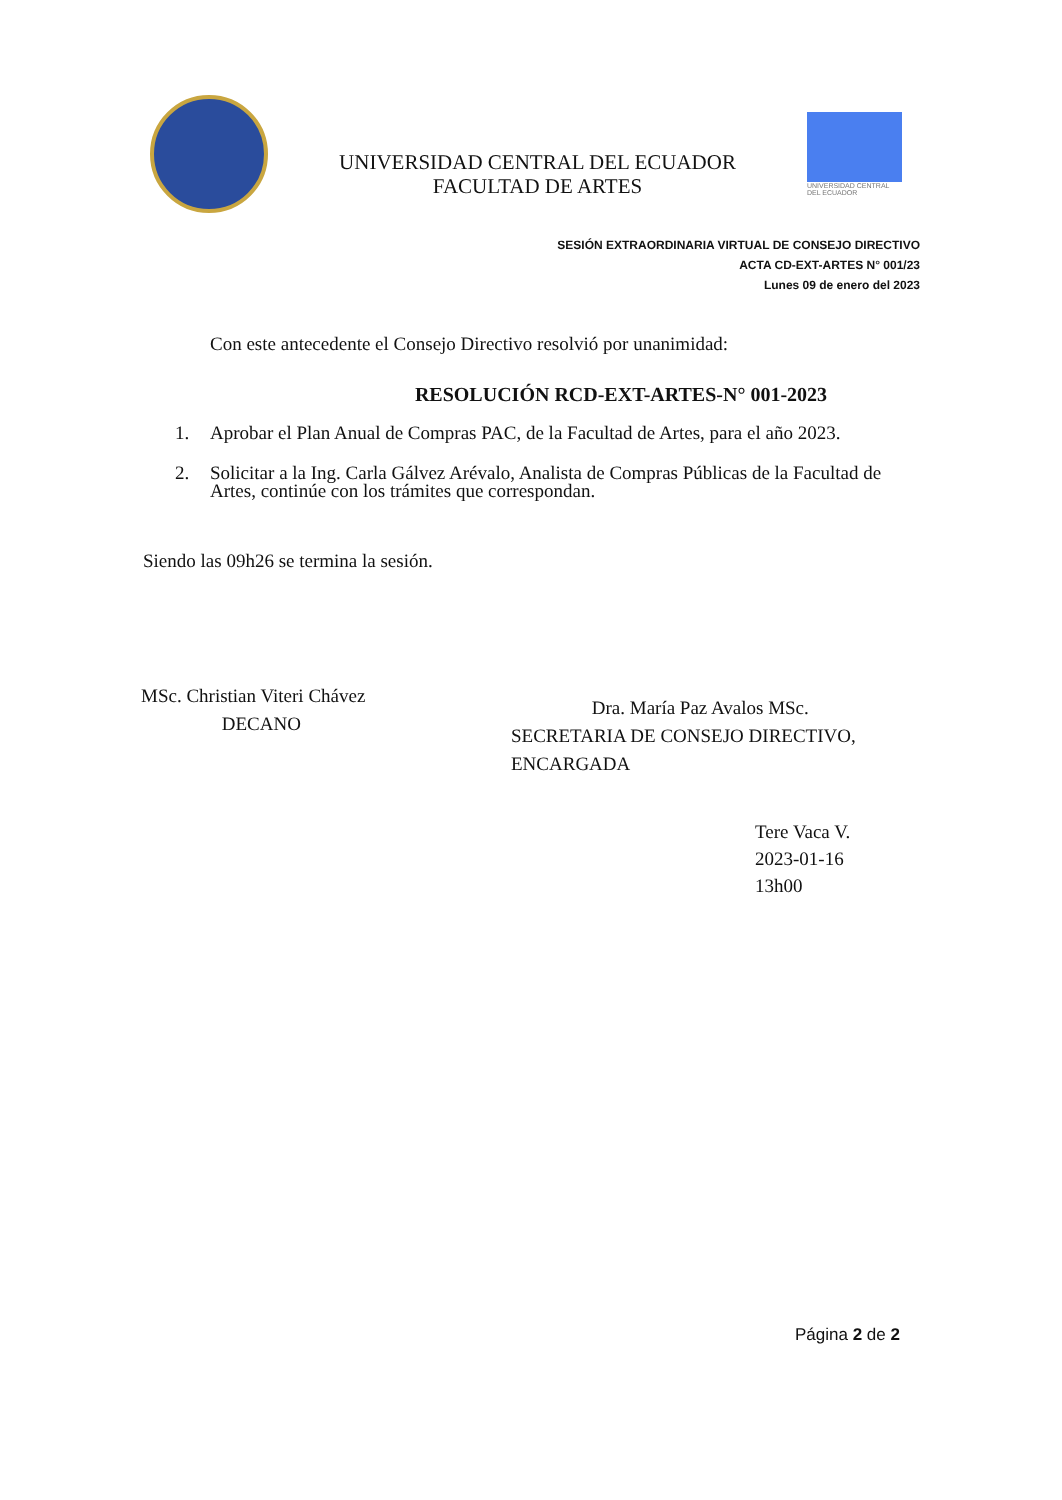UNIVERSIDAD CENTRAL DEL ECUADOR
FACULTAD DE ARTES
UNIVERSIDAD CENTRAL
DEL ECUADOR
SESIÓN EXTRAORDINARIA VIRTUAL DE CONSEJO DIRECTIVO
ACTA CD-EXT-ARTES N° 001/23
Lunes 09 de enero del 2023
Con este antecedente el Consejo Directivo resolvió por unanimidad:
RESOLUCIÓN RCD-EXT-ARTES-N° 001-2023
1. Aprobar el Plan Anual de Compras PAC, de la Facultad de Artes, para el año 2023.
2. Solicitar a la Ing. Carla Gálvez Arévalo, Analista de Compras Públicas de la Facultad de Artes, continúe con los trámites que correspondan.
Siendo las 09h26 se termina la sesión.
MSc. Christian Viteri Chávez
DECANO
Dra. María Paz Avalos MSc.
SECRETARIA DE CONSEJO DIRECTIVO, ENCARGADA
Tere Vaca V.
2023-01-16
13h00
Página 2 de 2